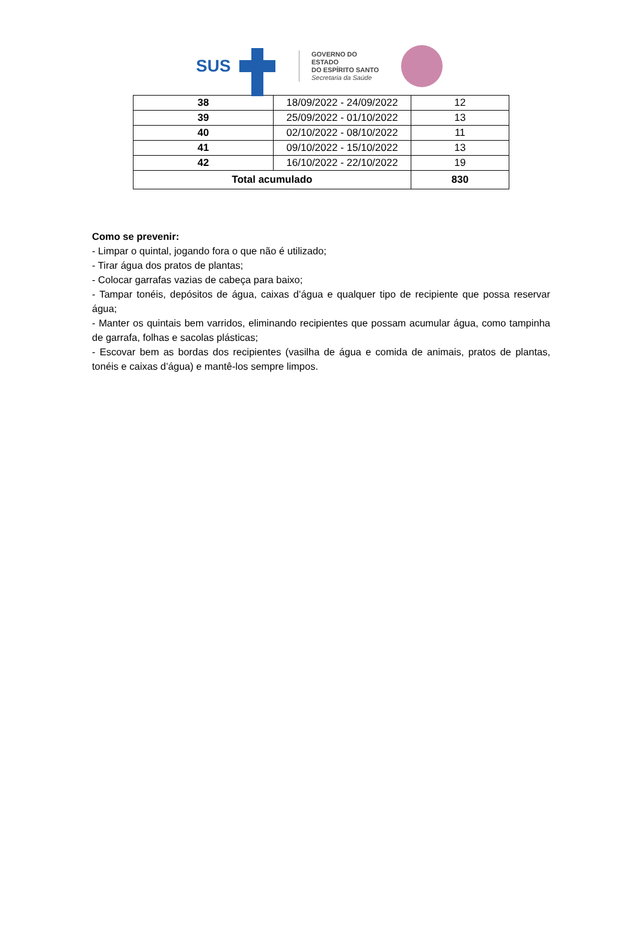SUS
GOVERNO DO ESTADO
DO ESPÍRITO SANTO
Secretaria da Saúde
| 38 | 18/09/2022 - 24/09/2022 | 12 |
| 39 | 25/09/2022 - 01/10/2022 | 13 |
| 40 | 02/10/2022 - 08/10/2022 | 11 |
| 41 | 09/10/2022 - 15/10/2022 | 13 |
| 42 | 16/10/2022 - 22/10/2022 | 19 |
| Total acumulado | | 830 |
Como se prevenir:
- Limpar o quintal, jogando fora o que não é utilizado;
- Tirar água dos pratos de plantas;
- Colocar garrafas vazias de cabeça para baixo;
- Tampar tonéis, depósitos de água, caixas d’água e qualquer tipo de recipiente que possa reservar água;
- Manter os quintais bem varridos, eliminando recipientes que possam acumular água, como tampinha de garrafa, folhas e sacolas plásticas;
- Escovar bem as bordas dos recipientes (vasilha de água e comida de animais, pratos de plantas, tonéis e caixas d’água) e mantê-los sempre limpos.